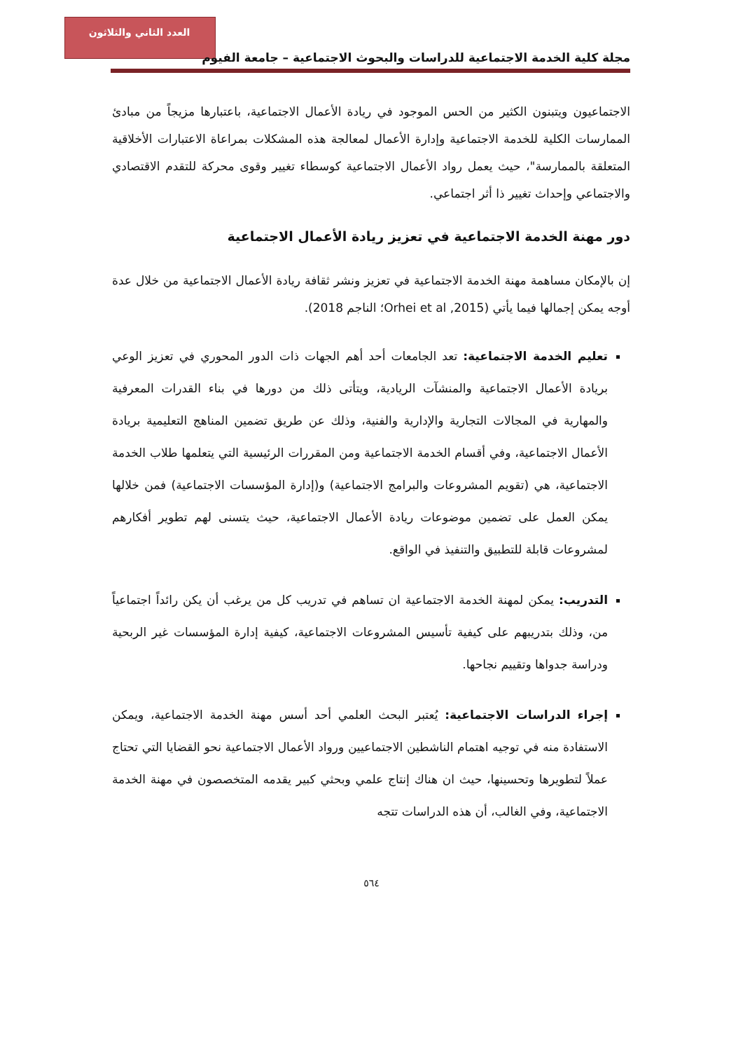العدد الثاني والثلاثون
مجلة كلية الخدمة الاجتماعية للدراسات والبحوث الاجتماعية – جامعة الفيوم
الاجتماعيون ويتبنون الكثير من الحس الموجود في ريادة الأعمال الاجتماعية، باعتبارها مزيجاً من مبادئ الممارسات الكلية للخدمة الاجتماعية وإدارة الأعمال لمعالجة هذه المشكلات بمراعاة الاعتبارات الأخلاقية المتعلقة بالممارسة"، حيث يعمل رواد الأعمال الاجتماعية كوسطاء تغيير وقوى محركة للتقدم الاقتصادي والاجتماعي وإحداث تغيير ذا أثر اجتماعي.
دور مهنة الخدمة الاجتماعية في تعزيز ريادة الأعمال الاجتماعية
إن بالإمكان مساهمة مهنة الخدمة الاجتماعية في تعزيز ونشر ثقافة ريادة الأعمال الاجتماعية من خلال عدة أوجه يمكن إجمالها فيما يأتي (Orhei et al ,2015؛ الناجم 2018).
تعليم الخدمة الاجتماعية: تعد الجامعات أحد أهم الجهات ذات الدور المحوري في تعزيز الوعي بريادة الأعمال الاجتماعية والمنشآت الريادية، ويتأتى ذلك من دورها في بناء القدرات المعرفية والمهارية في المجالات التجارية والإدارية والفنية، وذلك عن طريق تضمين المناهج التعليمية بريادة الأعمال الاجتماعية، وفي أقسام الخدمة الاجتماعية ومن المقررات الرئيسية التي يتعلمها طلاب الخدمة الاجتماعية، هي (تقويم المشروعات والبرامج الاجتماعية) و(إدارة المؤسسات الاجتماعية) فمن خلالها يمكن العمل على تضمين موضوعات ريادة الأعمال الاجتماعية، حيث يتسنى لهم تطوير أفكارهم لمشروعات قابلة للتطبيق والتنفيذ في الواقع.
التدريب: يمكن لمهنة الخدمة الاجتماعية ان تساهم في تدريب كل من يرغب أن يكن رائداً اجتماعياً من، وذلك بتدريبهم على كيفية تأسيس المشروعات الاجتماعية، كيفية إدارة المؤسسات غير الربحية ودراسة جدواها وتقييم نجاحها.
إجراء الدراسات الاجتماعية: يُعتبر البحث العلمي أحد أسس مهنة الخدمة الاجتماعية، ويمكن الاستفادة منه في توجيه اهتمام الناشطين الاجتماعيين ورواد الأعمال الاجتماعية نحو القضايا التي تحتاج عملاً لتطويرها وتحسينها، حيث ان هناك إنتاج علمي وبحثي كبير يقدمه المتخصصون في مهنة الخدمة الاجتماعية، وفي الغالب، أن هذه الدراسات تتجه
٥٦٤